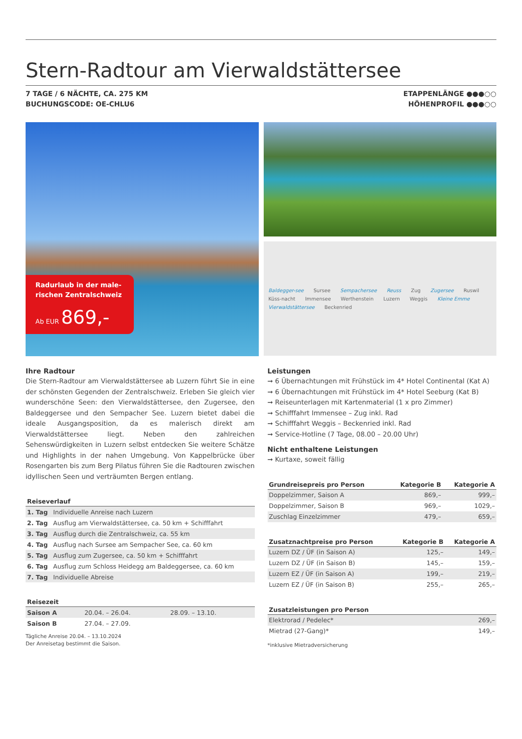Stern-Radtour am Vierwaldstättersee
7 TAGE / 6 NÄCHTE, CA. 275 KM
BUCHUNGSCODE: OE-CHLU6
ETAPPENLÄNGE ●●●○○
HÖHENPROFIL ●●●○○
Radurlaub in der male-
rischen Zentralschweiz
Ab EUR 869,-
Baldegger-see Sursee Sempachersee Reuss Zug Zugersee Ruswil Küss-nacht Immensee Werthenstein Luzern Weggis Kleine Emme Vierwaldstättersee Beckenried
Ihre Radtour
Die Stern-Radtour am Vierwaldstättersee ab Luzern führt Sie in eine der schönsten Gegenden der Zentralschweiz. Erleben Sie gleich vier wunderschöne Seen: den Vierwaldstättersee, den Zugersee, den Baldeggersee und den Sempacher See. Luzern bietet dabei die ideale Ausgangsposition, da es malerisch direkt am Vierwaldstättersee liegt. Neben den zahlreichen Sehenswürdigkeiten in Luzern selbst entdecken Sie weitere Schätze und Highlights in der nahen Umgebung. Von Kappelbrücke über Rosengarten bis zum Berg Pilatus führen Sie die Radtouren zwischen idyllischen Seen und verträumten Bergen entlang.
| Reiseverlauf | |
| --- | --- |
| 1. Tag | Individuelle Anreise nach Luzern |
| 2. Tag | Ausflug am Vierwaldstättersee, ca. 50 km + Schifffahrt |
| 3. Tag | Ausflug durch die Zentralschweiz, ca. 55 km |
| 4. Tag | Ausflug nach Sursee am Sempacher See, ca. 60 km |
| 5. Tag | Ausflug zum Zugersee, ca. 50 km + Schifffahrt |
| 6. Tag | Ausflug zum Schloss Heidegg am Baldeggersee, ca. 60 km |
| 7. Tag | Individuelle Abreise |
| Reisezeit | | |
| --- | --- | --- |
| Saison A | 20.04. – 26.04. | 28.09. – 13.10. |
| Saison B | 27.04. – 27.09. | |
Tägliche Anreise 20.04. – 13.10.2024
Der Anreisetag bestimmt die Saison.
Leistungen
➞ 6 Übernachtungen mit Frühstück im 4* Hotel Continental (Kat A)
➞ 6 Übernachtungen mit Frühstück im 4* Hotel Seeburg (Kat B)
➞ Reiseunterlagen mit Kartenmaterial (1 x pro Zimmer)
➞ Schifffahrt Immensee – Zug inkl. Rad
➞ Schifffahrt Weggis – Beckenried inkl. Rad
➞ Service-Hotline (7 Tage, 08.00 – 20.00 Uhr)
Nicht enthaltene Leistungen
➞ Kurtaxe, soweit fällig
| Grundreisepreis pro Person | Kategorie B | Kategorie A |
| --- | --- | --- |
| Doppelzimmer, Saison A | 869,– | 999,– |
| Doppelzimmer, Saison B | 969,– | 1029,– |
| Zuschlag Einzelzimmer | 479,– | 659,– |
| Zusatznachtpreise pro Person | Kategorie B | Kategorie A |
| --- | --- | --- |
| Luzern DZ / ÜF (in Saison A) | 125,– | 149,– |
| Luzern DZ / ÜF (in Saison B) | 145,– | 159,– |
| Luzern EZ / ÜF (in Saison A) | 199,– | 219,– |
| Luzern EZ / ÜF (in Saison B) | 255,– | 265,– |
| Zusatzleistungen pro Person | |
| --- | --- |
| Elektrorad / Pedelec* | 269,– |
| Mietrad (27-Gang)* | 149,– |
*inklusive Mietradversicherung